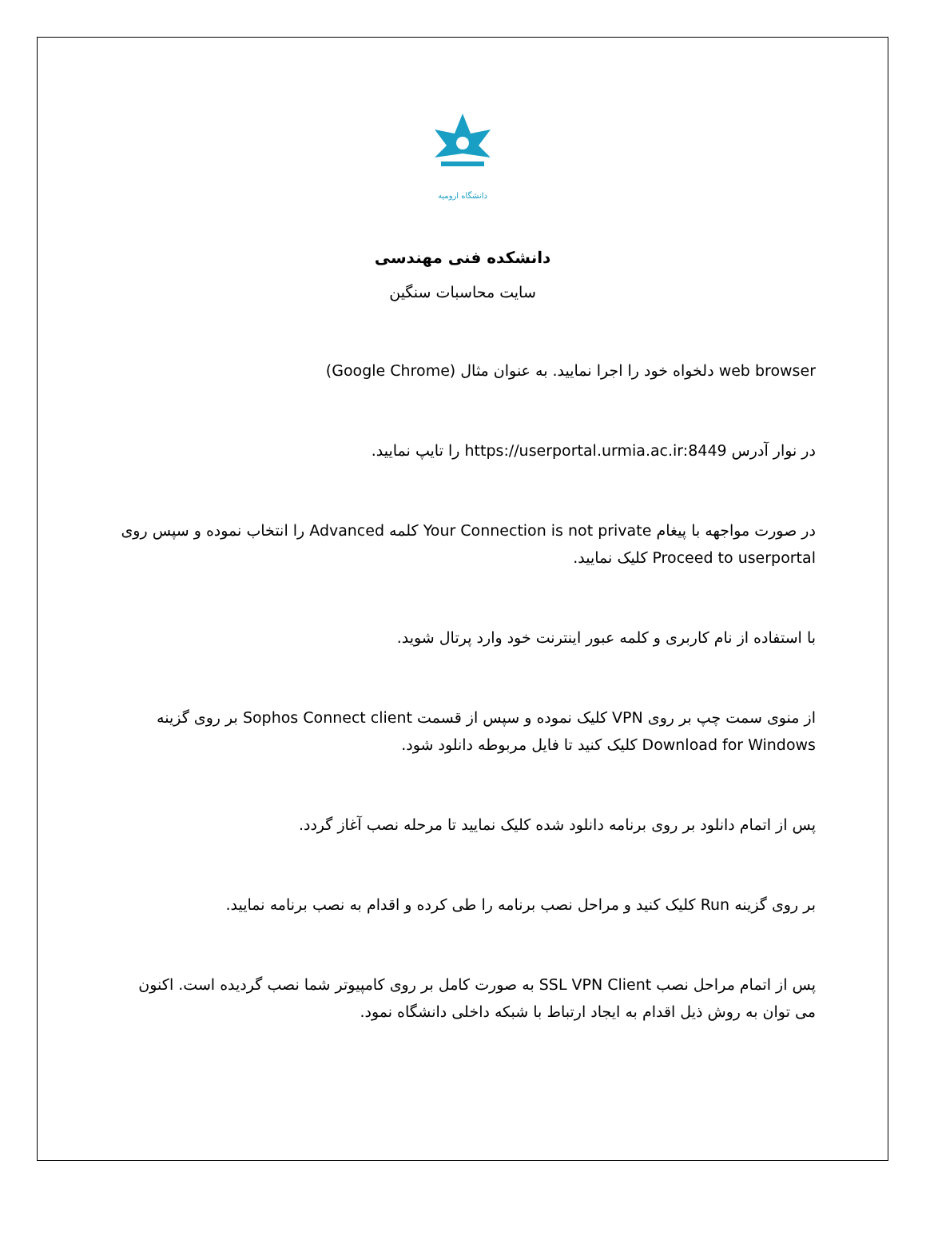دانشگاه ارومیه
دانشکده فنی مهندسی
سایت محاسبات سنگین
web browser دلخواه خود را اجرا نمایید. به عنوان مثال (Google Chrome)
در نوار آدرس https://userportal.urmia.ac.ir:8449 را تایپ نمایید.
در صورت مواجهه با پیغام Your Connection is not private کلمه Advanced را انتخاب نموده و سپس روی Proceed to userportal کلیک نمایید.
با استفاده از نام کاربری و کلمه عبور اینترنت خود وارد پرتال شوید.
از منوی سمت چپ بر روی VPN کلیک نموده و سپس از قسمت Sophos Connect client بر روی گزینه Download for Windows کلیک کنید تا فایل مربوطه دانلود شود.
پس از اتمام دانلود بر روی برنامه دانلود شده کلیک نمایید تا مرحله نصب آغاز گردد.
بر روی گزینه Run کلیک کنید و مراحل نصب برنامه را طی کرده و اقدام به نصب برنامه نمایید.
پس از اتمام مراحل نصب SSL VPN Client به صورت کامل بر روی کامپیوتر شما نصب گردیده است. اکنون می توان به روش ذیل اقدام به ایجاد ارتباط با شبکه داخلی دانشگاه نمود.